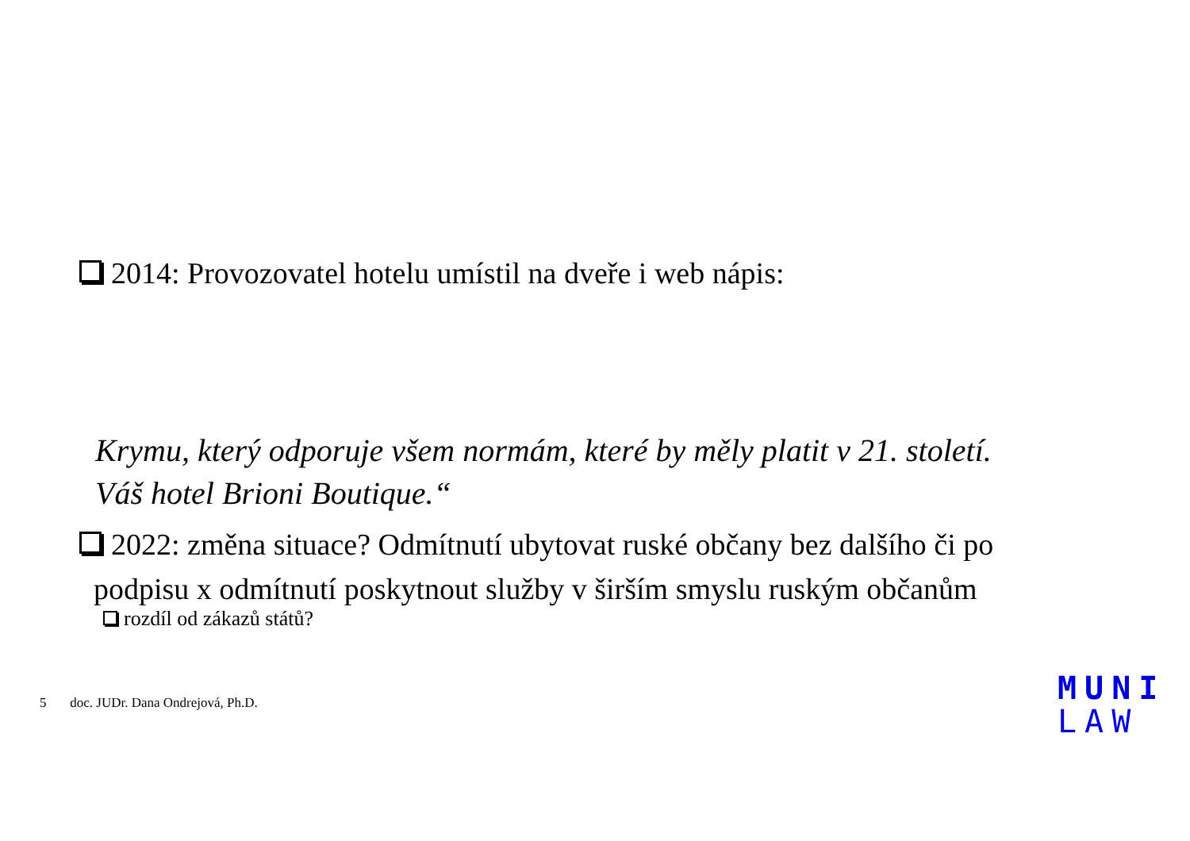2014: Provozovatel hotelu umístil na dveře i web nápis:
Krymu, který odporuje všem normám, které by měly platit v 21. století.
Váš hotel Brioni Boutique.“
2022: změna situace? Odmítnutí ubytovat ruské občany bez dalšího či po
podpisu x odmítnutí poskytnout služby v širším smyslu ruským občanům
rozdíl od zákazů států?
5 doc. JUDr. Dana Ondrejová, Ph.D.
MUNI
LAW